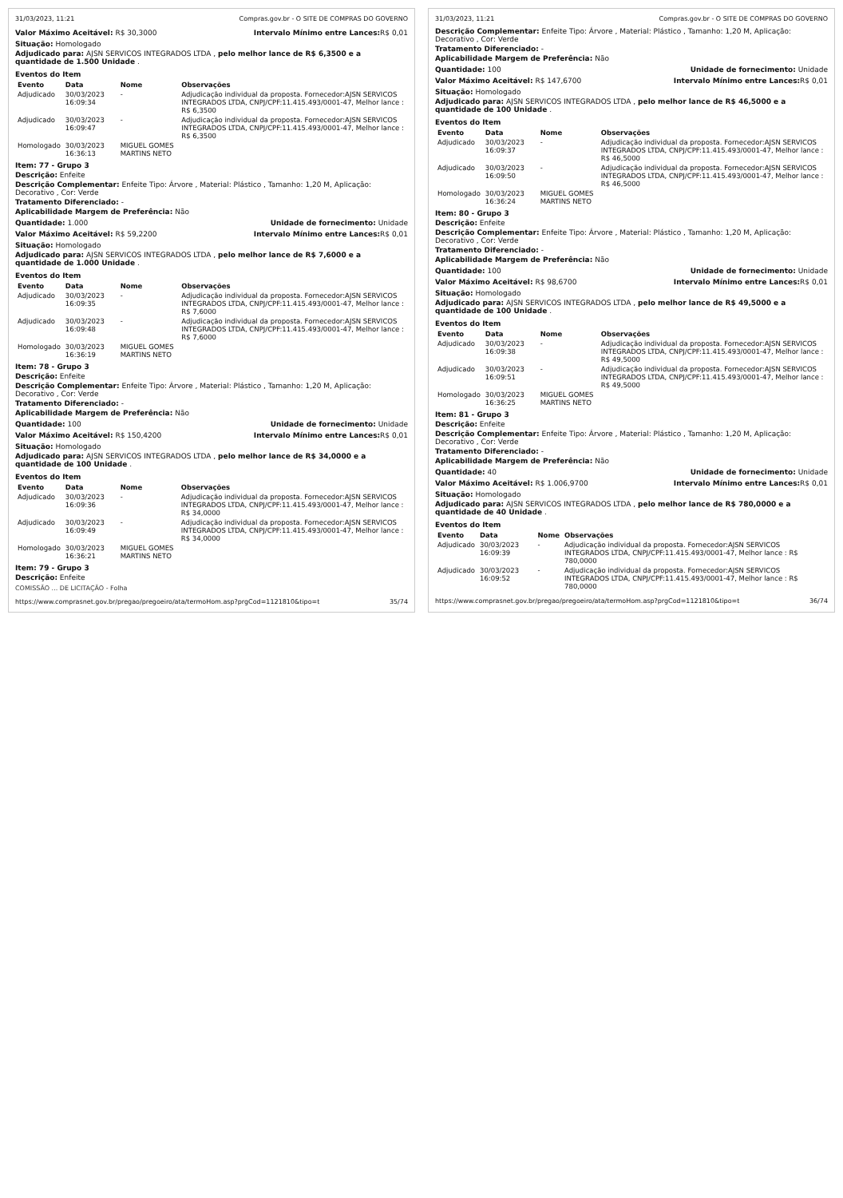31/03/2023, 11:21 Compras.gov.br - O SITE DE COMPRAS DO GOVERNO
Valor Máximo Aceitável: R$ 30,3000
Intervalo Mínimo entre Lances: R$ 0,01
Situação: Homologado
Adjudicado para: AJSN SERVICOS INTEGRADOS LTDA , pelo melhor lance de R$ 6,3500 e a quantidade de 1.500 Unidade .
Eventos do Item
| Evento | Data | Nome | Observações |
| --- | --- | --- | --- |
| Adjudicado | 30/03/2023 16:09:34 | - | Adjudicação individual da proposta. Fornecedor:AJSN SERVICOS INTEGRADOS LTDA, CNPJ/CPF:11.415.493/0001-47, Melhor lance : R$ 6,3500 |
| Adjudicado | 30/03/2023 16:09:47 | - | Adjudicação individual da proposta. Fornecedor:AJSN SERVICOS INTEGRADOS LTDA, CNPJ/CPF:11.415.493/0001-47, Melhor lance : R$ 6,3500 |
| Homologado | 30/03/2023 16:36:13 | MIGUEL GOMES MARTINS NETO | |
Item: 77 - Grupo 3
Descrição: Enfeite
Descrição Complementar: Enfeite Tipo: Árvore , Material: Plástico , Tamanho: 1,20 M, Aplicação: Decorativo , Cor: Verde
Tratamento Diferenciado: -
Aplicabilidade Margem de Preferência: Não
Quantidade: 1.000 Unidade de fornecimento: Unidade
Valor Máximo Aceitável: R$ 59,2200
Intervalo Mínimo entre Lances: R$ 0,01
Situação: Homologado
Adjudicado para: AJSN SERVICOS INTEGRADOS LTDA , pelo melhor lance de R$ 7,6000 e a quantidade de 1.000 Unidade .
Eventos do Item
| Evento | Data | Nome | Observações |
| --- | --- | --- | --- |
| Adjudicado | 30/03/2023 16:09:35 | - | Adjudicação individual da proposta. Fornecedor:AJSN SERVICOS INTEGRADOS LTDA, CNPJ/CPF:11.415.493/0001-47, Melhor lance : R$ 7,6000 |
| Adjudicado | 30/03/2023 16:09:48 | - | Adjudicação individual da proposta. Fornecedor:AJSN SERVICOS INTEGRADOS LTDA, CNPJ/CPF:11.415.493/0001-47, Melhor lance : R$ 7,6000 |
| Homologado | 30/03/2023 16:36:19 | MIGUEL GOMES MARTINS NETO | |
Item: 78 - Grupo 3
Descrição: Enfeite
Descrição Complementar: Enfeite Tipo: Árvore , Material: Plástico , Tamanho: 1,20 M, Aplicação: Decorativo , Cor: Verde
Tratamento Diferenciado: -
Aplicabilidade Margem de Preferência: Não
Quantidade: 100 Unidade de fornecimento: Unidade
Valor Máximo Aceitável: R$ 150,4200
Intervalo Mínimo entre Lances: R$ 0,01
Situação: Homologado
Adjudicado para: AJSN SERVICOS INTEGRADOS LTDA , pelo melhor lance de R$ 34,0000 e a quantidade de 100 Unidade .
Eventos do Item
| Evento | Data | Nome | Observações |
| --- | --- | --- | --- |
| Adjudicado | 30/03/2023 16:09:36 | - | Adjudicação individual da proposta. Fornecedor:AJSN SERVICOS INTEGRADOS LTDA, CNPJ/CPF:11.415.493/0001-47, Melhor lance : R$ 34,0000 |
| Adjudicado | 30/03/2023 16:09:49 | - | Adjudicação individual da proposta. Fornecedor:AJSN SERVICOS INTEGRADOS LTDA, CNPJ/CPF:11.415.493/0001-47, Melhor lance : R$ 34,0000 |
| Homologado | 30/03/2023 16:36:21 | MIGUEL GOMES MARTINS NETO | |
Item: 79 - Grupo 3
Descrição: Enfeite
COMISSÃO ... DE LICITAÇÃO - Folha
https://www.comprasnet.gov.br/pregao/pregoeiro/ata/termoHom.asp?prgCod=1121810&tipo=t 35/74
31/03/2023, 11:21 Compras.gov.br - O SITE DE COMPRAS DO GOVERNO
Descrição Complementar: Enfeite Tipo: Árvore , Material: Plástico , Tamanho: 1,20 M, Aplicação: Decorativo , Cor: Verde
Tratamento Diferenciado: -
Aplicabilidade Margem de Preferência: Não
Quantidade: 100 Unidade de fornecimento: Unidade
Valor Máximo Aceitável: R$ 147,6700
Intervalo Mínimo entre Lances: R$ 0,01
Situação: Homologado
Adjudicado para: AJSN SERVICOS INTEGRADOS LTDA , pelo melhor lance de R$ 46,5000 e a quantidade de 100 Unidade .
Eventos do Item
| Evento | Data | Nome | Observações |
| --- | --- | --- | --- |
| Adjudicado | 30/03/2023 16:09:37 | - | Adjudicação individual da proposta. Fornecedor:AJSN SERVICOS INTEGRADOS LTDA, CNPJ/CPF:11.415.493/0001-47, Melhor lance : R$ 46,5000 |
| Adjudicado | 30/03/2023 16:09:50 | - | Adjudicação individual da proposta. Fornecedor:AJSN SERVICOS INTEGRADOS LTDA, CNPJ/CPF:11.415.493/0001-47, Melhor lance : R$ 46,5000 |
| Homologado | 30/03/2023 16:36:24 | MIGUEL GOMES MARTINS NETO | |
Item: 80 - Grupo 3
Descrição: Enfeite
Descrição Complementar: Enfeite Tipo: Árvore , Material: Plástico , Tamanho: 1,20 M, Aplicação: Decorativo , Cor: Verde
Tratamento Diferenciado: -
Aplicabilidade Margem de Preferência: Não
Quantidade: 100 Unidade de fornecimento: Unidade
Valor Máximo Aceitável: R$ 98,6700
Intervalo Mínimo entre Lances: R$ 0,01
Situação: Homologado
Adjudicado para: AJSN SERVICOS INTEGRADOS LTDA , pelo melhor lance de R$ 49,5000 e a quantidade de 100 Unidade .
Eventos do Item
| Evento | Data | Nome | Observações |
| --- | --- | --- | --- |
| Adjudicado | 30/03/2023 16:09:38 | - | Adjudicação individual da proposta. Fornecedor:AJSN SERVICOS INTEGRADOS LTDA, CNPJ/CPF:11.415.493/0001-47, Melhor lance : R$ 49,5000 |
| Adjudicado | 30/03/2023 16:09:51 | - | Adjudicação individual da proposta. Fornecedor:AJSN SERVICOS INTEGRADOS LTDA, CNPJ/CPF:11.415.493/0001-47, Melhor lance : R$ 49,5000 |
| Homologado | 30/03/2023 16:36:25 | MIGUEL GOMES MARTINS NETO | |
Item: 81 - Grupo 3
Descrição: Enfeite
Descrição Complementar: Enfeite Tipo: Árvore , Material: Plástico , Tamanho: 1,20 M, Aplicação: Decorativo , Cor: Verde
Tratamento Diferenciado: -
Aplicabilidade Margem de Preferência: Não
Quantidade: 40 Unidade de fornecimento: Unidade
Valor Máximo Aceitável: R$ 1.006,9700
Intervalo Mínimo entre Lances: R$ 0,01
Situação: Homologado
Adjudicado para: AJSN SERVICOS INTEGRADOS LTDA , pelo melhor lance de R$ 780,0000 e a quantidade de 40 Unidade .
Eventos do Item
| Evento | Data | Nome | Observações |
| --- | --- | --- | --- |
| Adjudicado | 30/03/2023 16:09:39 | - | Adjudicação individual da proposta. Fornecedor:AJSN SERVICOS INTEGRADOS LTDA, CNPJ/CPF:11.415.493/0001-47, Melhor lance : R$ 780,0000 |
| Adjudicado | 30/03/2023 16:09:52 | - | Adjudicação individual da proposta. Fornecedor:AJSN SERVICOS INTEGRADOS LTDA, CNPJ/CPF:11.415.493/0001-47, Melhor lance : R$ 780,0000 |
https://www.comprasnet.gov.br/pregao/pregoeiro/ata/termoHom.asp?prgCod=1121810&tipo=t 36/74